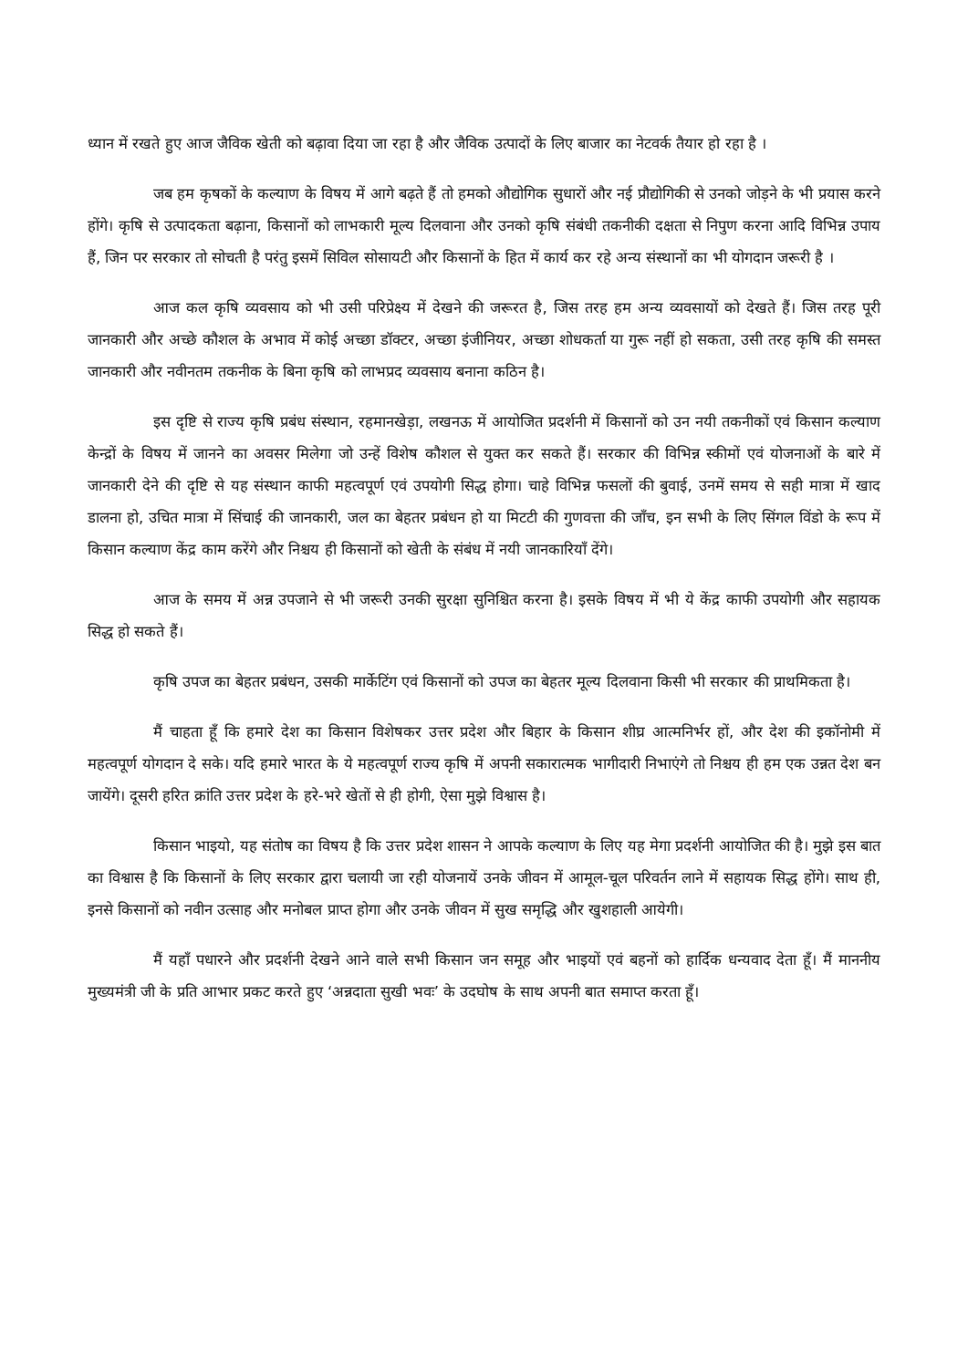ध्यान में रखते हुए आज जैविक खेती को बढ़ावा दिया जा रहा है और जैविक उत्पादों के लिए बाजार का नेटवर्क तैयार हो रहा है ।
जब हम कृषकों के कल्याण के विषय में आगे बढ़ते हैं तो हमको औद्योगिक सुधारों और नई प्रौद्योगिकी से उनको जोड़ने के भी प्रयास करने होंगे। कृषि से उत्पादकता बढ़ाना, किसानों को लाभकारी मूल्य दिलवाना और उनको कृषि संबंधी तकनीकी दक्षता से निपुण करना आदि विभिन्न उपाय हैं, जिन पर सरकार तो सोचती है परंतु इसमें सिविल सोसायटी और किसानों के हित में कार्य कर रहे अन्य संस्थानों का भी योगदान जरूरी है ।
आज कल कृषि व्यवसाय को भी उसी परिप्रेक्ष्य में देखने की जरूरत है, जिस तरह हम अन्य व्यवसायों को देखते हैं। जिस तरह पूरी जानकारी और अच्छे कौशल के अभाव में कोई अच्छा डॉक्टर, अच्छा इंजीनियर, अच्छा शोधकर्ता या गुरू नहीं हो सकता, उसी तरह कृषि की समस्त जानकारी और नवीनतम तकनीक के बिना कृषि को लाभप्रद व्यवसाय बनाना कठिन है।
इस दृष्टि से राज्य कृषि प्रबंध संस्थान, रहमानखेड़ा, लखनऊ में आयोजित प्रदर्शनी में किसानों को उन नयी तकनीकों एवं किसान कल्याण केन्द्रों के विषय में जानने का अवसर मिलेगा जो उन्हें विशेष कौशल से युक्त कर सकते हैं। सरकार की विभिन्न स्कीमों एवं योजनाओं के बारे में जानकारी देने की दृष्टि से यह संस्थान काफी महत्वपूर्ण एवं उपयोगी सिद्ध होगा। चाहे विभिन्न फसलों की बुवाई, उनमें समय से सही मात्रा में खाद डालना हो, उचित मात्रा में सिंचाई की जानकारी, जल का बेहतर प्रबंधन हो या मिटटी की गुणवत्ता की जाँच, इन सभी के लिए सिंगल विंडो के रूप में किसान कल्याण केंद्र काम करेंगे और निश्चय ही किसानों को खेती के संबंध में नयी जानकारियाँ देंगे।
आज के समय में अन्न उपजाने से भी जरूरी उनकी सुरक्षा सुनिश्चित करना है। इसके विषय में भी ये केंद्र काफी उपयोगी और सहायक सिद्ध हो सकते हैं।
कृषि उपज का बेहतर प्रबंधन, उसकी मार्केटिंग एवं किसानों को उपज का बेहतर मूल्य दिलवाना किसी भी सरकार की प्राथमिकता है।
मैं चाहता हूँ कि हमारे देश का किसान विशेषकर उत्तर प्रदेश और बिहार के किसान शीघ्र आत्मनिर्भर हों, और देश की इकॉनोमी में महत्वपूर्ण योगदान दे सके। यदि हमारे भारत के ये महत्वपूर्ण राज्य कृषि में अपनी सकारात्मक भागीदारी निभाएंगे तो निश्चय ही हम एक उन्नत देश बन जायेंगे। दूसरी हरित क्रांति उत्तर प्रदेश के हरे-भरे खेतों से ही होगी, ऐसा मुझे विश्वास है।
किसान भाइयो, यह संतोष का विषय है कि उत्तर प्रदेश शासन ने आपके कल्याण के लिए यह मेगा प्रदर्शनी आयोजित की है। मुझे इस बात का विश्वास है कि किसानों के लिए सरकार द्वारा चलायी जा रही योजनायें उनके जीवन में आमूल-चूल परिवर्तन लाने में सहायक सिद्ध होंगे। साथ ही, इनसे किसानों को नवीन उत्साह और मनोबल प्राप्त होगा और उनके जीवन में सुख समृद्धि और खुशहाली आयेगी।
मैं यहाँ पधारने और प्रदर्शनी देखने आने वाले सभी किसान जन समूह और भाइयों एवं बहनों को हार्दिक धन्यवाद देता हूँ। मैं माननीय मुख्यमंत्री जी के प्रति आभार प्रकट करते हुए ‘अन्नदाता सुखी भवः’ के उदघोष के साथ अपनी बात समाप्त करता हूँ।